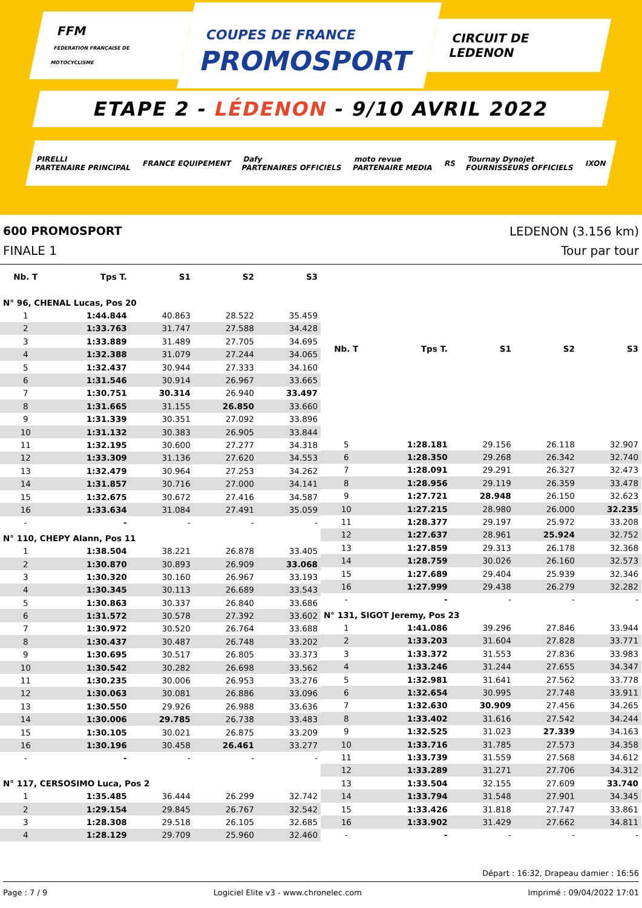FFM
FEDERATION FRANÇAISE DE MOTOCYCLISME
COUPES DE FRANCE
PROMOSPORT
CIRCUIT DE LEDENON
ETAPE 2 - LÉDENON - 9/10 AVRIL 2022
PIRELLI
PARTENAIRE PRINCIPAL FRANCE EQUIPEMENT Dafy
PARTENAIRES OFFICIELS moto revue
PARTENAIRE MEDIA RS Tournay Dynojet
FOURNISSEURS OFFICIELS IXON
600 PROMOSPORT LEDENON (3.156 km)
FINALE 1 Tour par tour
| Nb. T | Tps T. | S1 | S2 | S3 |
| --- | --- | --- | --- | --- |
| N° 96, CHENAL Lucas, Pos 20 | | | | |
| 1 | 1:44.844 | 40.863 | 28.522 | 35.459 |
| 2 | 1:33.763 | 31.747 | 27.588 | 34.428 |
| 3 | 1:33.889 | 31.489 | 27.705 | 34.695 |
| 4 | 1:32.388 | 31.079 | 27.244 | 34.065 |
| 5 | 1:32.437 | 30.944 | 27.333 | 34.160 |
| 6 | 1:31.546 | 30.914 | 26.967 | 33.665 |
| 7 | 1:30.751 | 30.314 | 26.940 | 33.497 |
| 8 | 1:31.665 | 31.155 | 26.850 | 33.660 |
| 9 | 1:31.339 | 30.351 | 27.092 | 33.896 |
| 10 | 1:31.132 | 30.383 | 26.905 | 33.844 |
| 11 | 1:32.195 | 30.600 | 27.277 | 34.318 |
| 12 | 1:33.309 | 31.136 | 27.620 | 34.553 |
| 13 | 1:32.479 | 30.964 | 27.253 | 34.262 |
| 14 | 1:31.857 | 30.716 | 27.000 | 34.141 |
| 15 | 1:32.675 | 30.672 | 27.416 | 34.587 |
| 16 | 1:33.634 | 31.084 | 27.491 | 35.059 |
| - | - | - | - | - |
| N° 110, CHEPY Alann, Pos 11 | | | | |
| 1 | 1:38.504 | 38.221 | 26.878 | 33.405 |
| 2 | 1:30.870 | 30.893 | 26.909 | 33.068 |
| 3 | 1:30.320 | 30.160 | 26.967 | 33.193 |
| 4 | 1:30.345 | 30.113 | 26.689 | 33.543 |
| 5 | 1:30.863 | 30.337 | 26.840 | 33.686 |
| 6 | 1:31.572 | 30.578 | 27.392 | 33.602 |
| 7 | 1:30.972 | 30.520 | 26.764 | 33.688 |
| 8 | 1:30.437 | 30.487 | 26.748 | 33.202 |
| 9 | 1:30.695 | 30.517 | 26.805 | 33.373 |
| 10 | 1:30.542 | 30.282 | 26.698 | 33.562 |
| 11 | 1:30.235 | 30.006 | 26.953 | 33.276 |
| 12 | 1:30.063 | 30.081 | 26.886 | 33.096 |
| 13 | 1:30.550 | 29.926 | 26.988 | 33.636 |
| 14 | 1:30.006 | 29.785 | 26.738 | 33.483 |
| 15 | 1:30.105 | 30.021 | 26.875 | 33.209 |
| 16 | 1:30.196 | 30.458 | 26.461 | 33.277 |
| - | - | - | - | - |
| N° 117, CERSOSIMO Luca, Pos 2 | | | | |
| 1 | 1:35.485 | 36.444 | 26.299 | 32.742 |
| 2 | 1:29.154 | 29.845 | 26.767 | 32.542 |
| 3 | 1:28.308 | 29.518 | 26.105 | 32.685 |
| 4 | 1:28.129 | 29.709 | 25.960 | 32.460 |
| Nb. T | Tps T. | S1 | S2 | S3 |
| --- | --- | --- | --- | --- |
| 5 | 1:28.181 | 29.156 | 26.118 | 32.907 |
| 6 | 1:28.350 | 29.268 | 26.342 | 32.740 |
| 7 | 1:28.091 | 29.291 | 26.327 | 32.473 |
| 8 | 1:28.956 | 29.119 | 26.359 | 33.478 |
| 9 | 1:27.721 | 28.948 | 26.150 | 32.623 |
| 10 | 1:27.215 | 28.980 | 26.000 | 32.235 |
| 11 | 1:28.377 | 29.197 | 25.972 | 33.208 |
| 12 | 1:27.637 | 28.961 | 25.924 | 32.752 |
| 13 | 1:27.859 | 29.313 | 26.178 | 32.368 |
| 14 | 1:28.759 | 30.026 | 26.160 | 32.573 |
| 15 | 1:27.689 | 29.404 | 25.939 | 32.346 |
| 16 | 1:27.999 | 29.438 | 26.279 | 32.282 |
| - | - | - | - | - |
| N° 131, SIGOT Jeremy, Pos 23 | | | | |
| 1 | 1:41.086 | 39.296 | 27.846 | 33.944 |
| 2 | 1:33.203 | 31.604 | 27.828 | 33.771 |
| 3 | 1:33.372 | 31.553 | 27.836 | 33.983 |
| 4 | 1:33.246 | 31.244 | 27.655 | 34.347 |
| 5 | 1:32.981 | 31.641 | 27.562 | 33.778 |
| 6 | 1:32.654 | 30.995 | 27.748 | 33.911 |
| 7 | 1:32.630 | 30.909 | 27.456 | 34.265 |
| 8 | 1:33.402 | 31.616 | 27.542 | 34.244 |
| 9 | 1:32.525 | 31.023 | 27.339 | 34.163 |
| 10 | 1:33.716 | 31.785 | 27.573 | 34.358 |
| 11 | 1:33.739 | 31.559 | 27.568 | 34.612 |
| 12 | 1:33.289 | 31.271 | 27.706 | 34.312 |
| 13 | 1:33.504 | 32.155 | 27.609 | 33.740 |
| 14 | 1:33.794 | 31.548 | 27.901 | 34.345 |
| 15 | 1:33.426 | 31.818 | 27.747 | 33.861 |
| 16 | 1:33.902 | 31.429 | 27.662 | 34.811 |
| - | - | - | - | - |
Départ : 16:32, Drapeau damier : 16:56
Page : 7 / 9 Logiciel Elite v3 - www.chronelec.com Imprimé : 09/04/2022 17:01